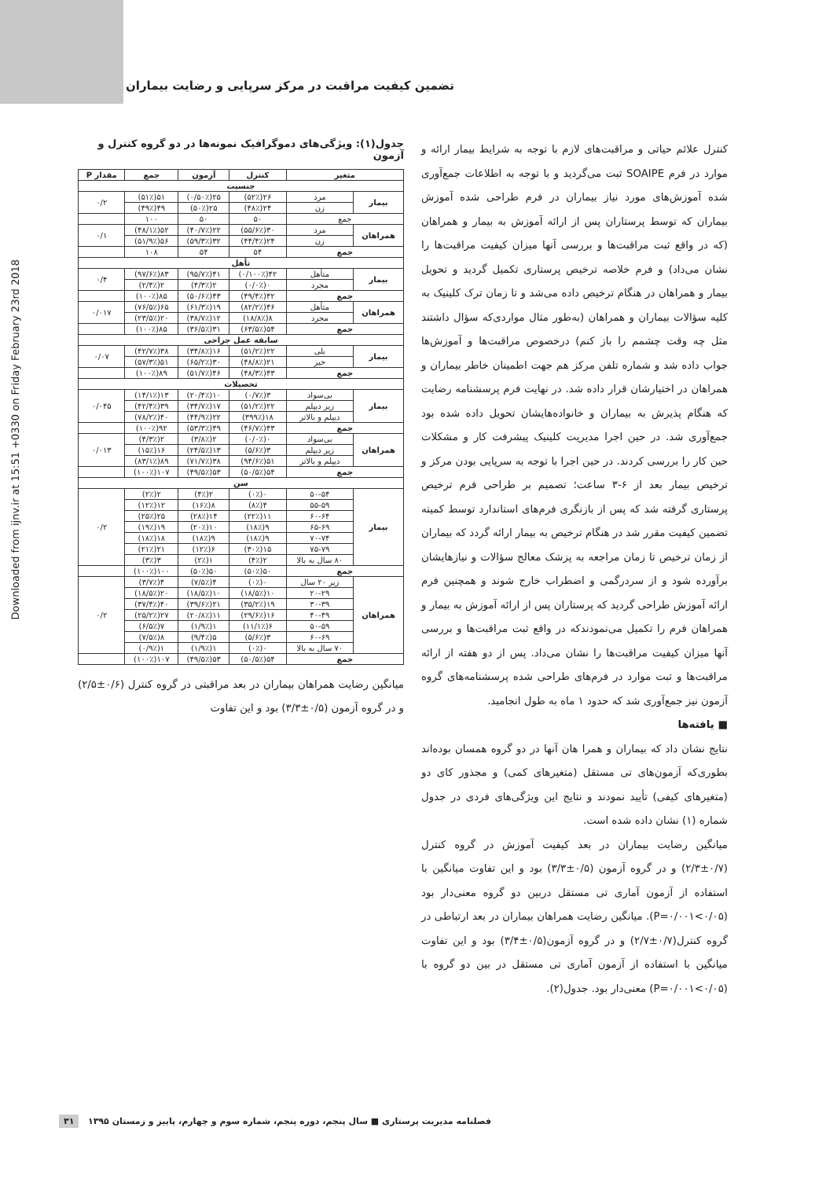Downloaded from ijnv.ir at 15:51 +0330 on Friday February 23rd 2018
تضمین کیفیت مراقبت در مرکز سرپایی و رضایت بیماران
کنترل علائم حیاتی و مراقبت‌های لازم با توجه به شرایط بیمار ارائه و موارد در فرم SOAIPE ثبت می‌گردید و با توجه به اطلاعات جمع‌آوری شده آموزش‌های مورد نیاز بیماران در فرم طراحی شده آموزش بیماران که توسط پرستاران پس از ارائه آموزش به بیمار و همراهان (که در واقع ثبت مراقبت‌ها و بررسی آنها میزان کیفیت مراقبت‌ها را نشان می‌داد) و فرم خلاصه ترخیص پرستاری تکمیل گردید و تحویل بیمار و همراهان در هنگام ترخیص داده می‌شد و تا زمان ترک کلینیک به کلیه سؤالات بیماران و همراهان (به‌طور مثال مواردی‌که سؤال داشتند مثل چه وقت چشمم را باز کنم) درخصوص مراقبت‌ها و آموزش‌ها جواب داده شد و شماره تلفن مرکز هم جهت اطمینان خاطر بیماران و همراهان در اختیارشان قرار داده شد. در نهایت فرم پرسشنامه رضایت که هنگام پذیرش به بیماران و خانواده‌هایشان تحویل داده شده بود جمع‌آوری شد. در حین اجرا مدیریت کلینیک پیشرفت کار و مشکلات حین کار را بررسی کردند. در حین اجرا با توجه به سرپایی بودن مرکز و ترخیص بیمار بعد از ۶-۳ ساعت؛ تصمیم بر طراحی فرم ترخیص پرستاری گرفته شد که پس از بازنگری فرم‌های استاندارد توسط کمیته تضمین کیفیت مقرر شد در هنگام ترخیص به بیمار ارائه گردد که بیماران از زمان ترخیص تا زمان مراجعه به پزشک معالج سؤالات و نیازهایشان برآورده شود و از سردرگمی و اضطراب خارج شوند و همچنین فرم ارائه آموزش طراحی گردید که پرستاران پس از ارائه آموزش به بیمار و همراهان فرم را تکمیل می‌نمودندکه در واقع ثبت مراقبت‌ها و بررسی آنها میزان کیفیت مراقبت‌ها را نشان می‌داد. پس از دو هفته از ارائه مراقبت‌ها و ثبت موارد در فرم‌های طراحی شده پرسشنامه‌های گروه آزمون نیز جمع‌آوری شد که حدود ۱ ماه به طول انجامید.
■ یافته‌ها
نتایج نشان داد که بیماران و همرا هان آنها در دو گروه همسان بوده‌اند بطوری‌که آزمون‌های تی مستقل (متغیرهای کمی) و مجذور کای دو (متغیرهای کیفی) تأیید نمودند و نتایج این ویژگی‌های فردی در جدول شماره (۱) نشان داده شده است.
میانگین رضایت بیماران در بعد کیفیت آموزش در گروه کنترل (۰/۷±۲/۳) و در گروه آزمون (۰/۵±۳/۳) بود و این تفاوت میانگین با استفاده از آزمون آماری تی مستقل دربین دو گروه معنی‌دار بود (۰/۰۵>۰/۰۰۱=P). میانگین رضایت همراهان بیماران در بعد ارتباطی در گروه کنترل(۰/۷±۲/۷) و در گروه آزمون(۰/۵±۳/۴) بود و این تفاوت میانگین با استفاده از آزمون آماری تی مستقل در بین دو گروه با (۰/۰۵>۰/۰۰۱=P) معنی‌دار بود. جدول(۲).
جدول(۱): ویژگی‌های دموگرافیک نمونه‌ها در دو گروه کنترل و آزمون
| متغیر | | کنترل | آزمون | جمع | مقدار P |
| --- | --- | --- | --- | --- | --- |
| جنسیت | | | | | |
| بیمار | مرد | ۲۶(۵۲٪) | ۲۵(۰/۵۰٪) | ۵۱(۵۱٪) | ۰/۲ |
| | زن | ۲۴(۴۸٪) | ۲۵(۵۰٪) | ۴۹(۴۹٪) | |
| جمع | | ۵۰ | ۵۰ | ۱۰۰ | |
| همراهان | مرد | ۳۰(۵۵/۶٪) | ۲۲(۴۰/۷٪) | ۵۲(۴۸/۱٪) | ۰/۱ |
| | زن | ۲۴(۴۴/۴٪) | ۳۲(۵۹/۳٪) | ۵۶(۵۱/۹٪) | |
| جمع | | ۵۴ | ۵۴ | ۱۰۸ | |
| تأهل | | | | | |
| بیمار | متأهل | ۴۲(۰/۱۰۰٪) | ۴۱(۹۵/۷٪) | ۸۳(۹۷/۶٪) | ۰/۴ |
| | مجرد | ۰(۰/۰٪) | ۲(۴/۳٪) | ۲(۲/۴٪) | |
| جمع | | ۴۲(۴۹/۴٪) | ۴۳(۵۰/۶٪) | ۸۵(۱۰۰٪) | |
| همراهان | متأهل | ۴۶(۸۲/۲٪) | ۱۹(۶۱/۳٪) | ۶۵(۷۶/۵٪) | ۰/۰۱۷ |
| | مجرد | ۸(۱۸/۸٪) | ۱۲(۳۸/۷٪) | ۲۰(۲۳/۵٪) | |
| جمع | | ۵۴(۶۳/۵٪) | ۳۱(۳۶/۵٪) | ۸۵(۱۰۰٪) | |
| سابقه عمل جراحی | | | | | |
| بیمار | بلی | ۲۲(۵۱/۲٪) | ۱۶(۳۴/۸٪) | ۳۸(۴۲/۷٪) | ۰/۰۷ |
| | خیر | ۲۱(۴۸/۸٪) | ۳۰(۶۵/۲٪) | ۵۱(۵۷/۳٪) | |
| جمع | | ۴۳(۴۸/۳٪) | ۴۶(۵۱/۷٪) | ۸۹(۱۰۰٪) | |
| تحصیلات | | | | | |
| بیمار | بی‌سواد | ۳(۰/۷٪) | ۱۰(۲۰/۴٪) | ۱۳(۱۴/۱٪) | ۰/۰۴۵ |
| | زیر دیپلم | ۲۲(۵۱/۲٪) | ۱۷(۳۴/۷٪) | ۳۹(۴۲/۴٪) | |
| | دیپلم و بالاتر | ۱۸(۳۹۹٪) | ۲۲(۴۴/۹٪) | ۴۰(۷۸/۲٪) | |
| جمع | | ۴۳(۴۶/۷٪) | ۴۹(۵۳/۳٪) | ۹۲(۱۰۰٪) | |
| همراهان | بی‌سواد | ۰(۰/۰٪) | ۲(۳/۸٪) | ۲(۴/۳٪) | ۰/۰۱۳ |
| | زیر دیپلم | ۳(۵/۶٪) | ۱۳(۲۴/۵٪) | ۱۶(۱۵٪) | |
| | دیپلم و بالاتر | ۵۱(۹۴/۶٪) | ۳۸(۷۱/۷٪) | ۸۹(۸۳/۱٪) | |
| جمع | | ۵۴(۵۰/۵٪) | ۵۳(۴۹/۵٪) | ۱۰۷(۱۰۰٪) | |
| سن | | | | | |
| بیمار | ۵۰-۵۴ | ۰(۰٪) | ۲(۴٪) | ۲(۲٪) | ۰/۲ |
| | ۵۵-۵۹ | ۴(۸٪) | ۸(۱۶٪) | ۱۲(۱۲٪) | |
| | ۶۰-۶۴ | ۱۱(۲۲٪) | ۱۴(۲۸٪) | ۲۵(۲۵٪) | |
| | ۶۵-۶۹ | ۹(۱۸٪) | ۱۰(۲۰٪) | ۱۹(۱۹٪) | |
| | ۷۰-۷۴ | ۹(۱۸٪) | ۹(۱۸٪) | ۱۸(۱۸٪) | |
| | ۷۵-۷۹ | ۱۵(۳۰٪) | ۶(۱۲٪) | ۲۱(۲۱٪) | |
| | ۸۰ سال به بالا | ۲(۴٪) | ۱(۲٪) | ۳(۳٪) | |
| جمع | | ۵۰(۵۰٪) | ۵۰(۵۰٪) | ۱۰۰(۱۰۰٪) | |
| همراهان | زیر ۲۰ سال | ۰(۰٪) | ۴(۷/۵٪) | ۴(۳/۷٪) | ۰/۲ |
| | ۲۰-۲۹ | ۱۰(۱۸/۵٪) | ۱۰(۱۸/۵٪) | ۲۰(۱۸/۵٪) | |
| | ۳۰-۳۹ | ۱۹(۳۵/۲٪) | ۲۱(۳۹/۶٪) | ۴۰(۳۷/۴٪) | |
| | ۴۰-۴۹ | ۱۶(۲۹/۶٪) | ۱۱(۲۰/۸٪) | ۲۷(۲۵/۲٪) | |
| | ۵۰-۵۹ | ۶(۱۱/۱٪) | ۱(۱/۹٪) | ۷(۶/۵٪) | |
| | ۶۰-۶۹ | ۳(۵/۶٪) | ۵(۹/۴٪) | ۸(۷/۵٪) | |
| | ۷۰ سال به بالا | ۰(۰٪) | ۱(۱/۹٪) | ۱(۰/۹٪) | |
| جمع | | ۵۴(۵۰/۵٪) | ۵۳(۴۹/۵٪) | ۱۰۷(۱۰۰٪) | |
میانگین رضایت همراهان بیماران در بعد مراقبتی در گروه کنترل (۰/۶±۲/۵) و در گروه آزمون (۰/۵±۳/۳) بود و این تفاوت
فصلنامه مدیریت پرستاری ■ سال پنجم، دوره پنجم، شماره سوم و چهارم، پاییز و زمستان ۱۳۹۵ ۳۱